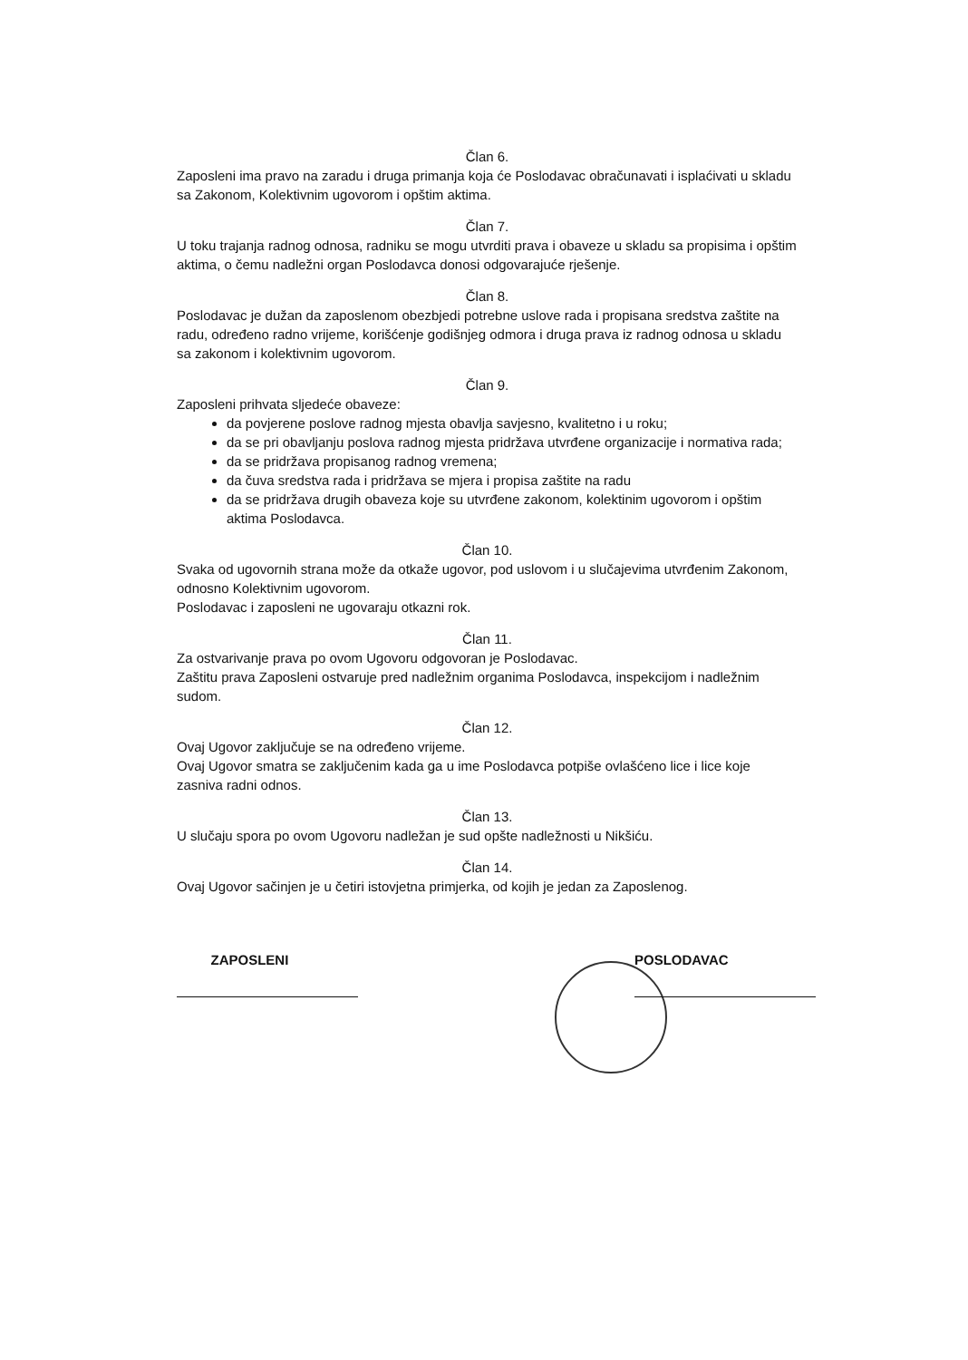Član 6.
Zaposleni ima pravo na zaradu i druga primanja koja će Poslodavac obračunavati i isplaćivati u skladu sa Zakonom, Kolektivnim ugovorom i opštim aktima.
Član 7.
U toku trajanja radnog odnosa, radniku se mogu utvrditi prava i obaveze u skladu sa propisima i opštim aktima, o čemu nadležni organ Poslodavca donosi odgovarajuće rješenje.
Član 8.
Poslodavac je dužan da zaposlenom obezbjedi potrebne uslove rada i propisana sredstva zaštite na radu, određeno radno vrijeme, korišćenje godišnjeg odmora i druga prava iz radnog odnosa u skladu sa zakonom i kolektivnim ugovorom.
Član 9.
Zaposleni prihvata sljedeće obaveze:
da povjerene poslove radnog mjesta obavlja savjesno, kvalitetno i u roku;
da se pri obavljanju poslova radnog mjesta pridržava utvrđene organizacije i normativa rada;
da se pridržava propisanog radnog vremena;
da čuva sredstva rada i pridržava se mjera i propisa zaštite na radu
da se pridržava drugih obaveza koje su utvrđene zakonom, kolektinim ugovorom i opštim aktima Poslodavca.
Član 10.
Svaka od ugovornih strana može da otkaže ugovor, pod uslovom i u slučajevima utvrđenim Zakonom, odnosno Kolektivnim ugovorom.
Poslodavac i zaposleni ne ugovaraju otkazni rok.
Član 11.
Za ostvarivanje prava po ovom Ugovoru odgovoran je Poslodavac.
Zaštitu prava Zaposleni ostvaruje pred nadležnim organima Poslodavca, inspekcijom i nadležnim sudom.
Član 12.
Ovaj Ugovor zaključuje se na određeno vrijeme.
Ovaj Ugovor smatra se zaključenim kada ga u ime Poslodavca potpiše ovlašćeno lice i lice koje zasniva radni odnos.
Član 13.
U slučaju spora po ovom Ugovoru nadležan je sud opšte nadležnosti u Nikšiću.
Član 14.
Ovaj Ugovor sačinjen je u četiri istovjetna primjerka, od kojih je jedan za Zaposlenog.
ZAPOSLENI POSLODAVAC